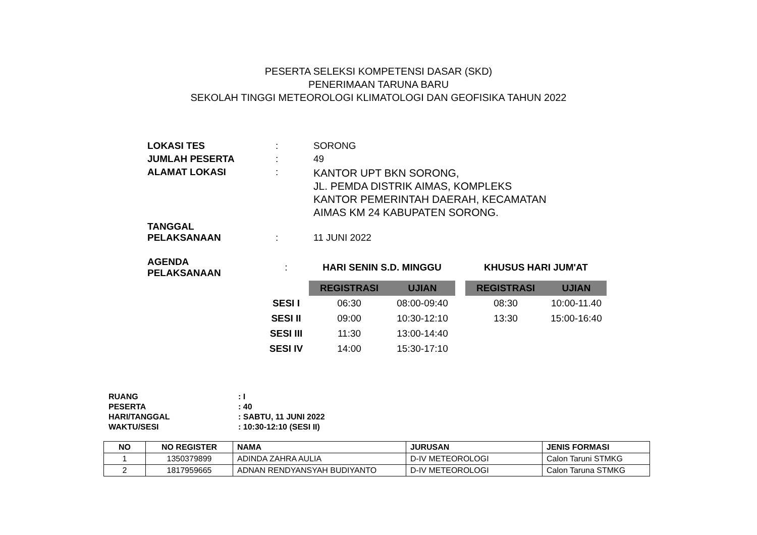PESERTA SELEKSI KOMPETENSI DASAR (SKD)
PENERIMAAN TARUNA BARU
SEKOLAH TINGGI METEOROLOGI KLIMATOLOGI DAN GEOFISIKA TAHUN 2022
| LOKASI TES | : | SORONG |
| JUMLAH PESERTA | : | 49 |
| ALAMAT LOKASI | : | KANTOR UPT BKN SORONG, JL. PEMDA DISTRIK AIMAS, KOMPLEKS KANTOR PEMERINTAH DAERAH, KECAMATAN AIMAS KM 24 KABUPATEN SORONG. |
| TANGGAL PELAKSANAAN | : | 11 JUNI 2022 |
| AGENDA PELAKSANAAN | : | HARI SENIN S.D. MINGGU | | | KHUSUS HARI JUM'AT | |
| | | REGISTRASI | UJIAN | | REGISTRASI | UJIAN |
| | SESI I | 06:30 | 08:00-09:40 | | 08:30 | 10:00-11.40 |
| | SESI II | 09:00 | 10:30-12:10 | | 13:30 | 15:00-16:40 |
| | SESI III | 11:30 | 13:00-14:40 | | | |
| | SESI IV | 14:00 | 15:30-17:10 | | | |
| RUANG | : I |
| PESERTA | : 40 |
| HARI/TANGGAL | : SABTU, 11 JUNI 2022 |
| WAKTU/SESI | : 10:30-12:10 (SESI II) |
| NO | NO REGISTER | NAMA | JURUSAN | JENIS FORMASI |
| --- | --- | --- | --- | --- |
| 1 | 1350379899 | ADINDA ZAHRA AULIA | D-IV METEOROLOGI | Calon Taruni STMKG |
| 2 | 1817959665 | ADNAN RENDYANSYAH BUDIYANTO | D-IV METEOROLOGI | Calon Taruna STMKG |